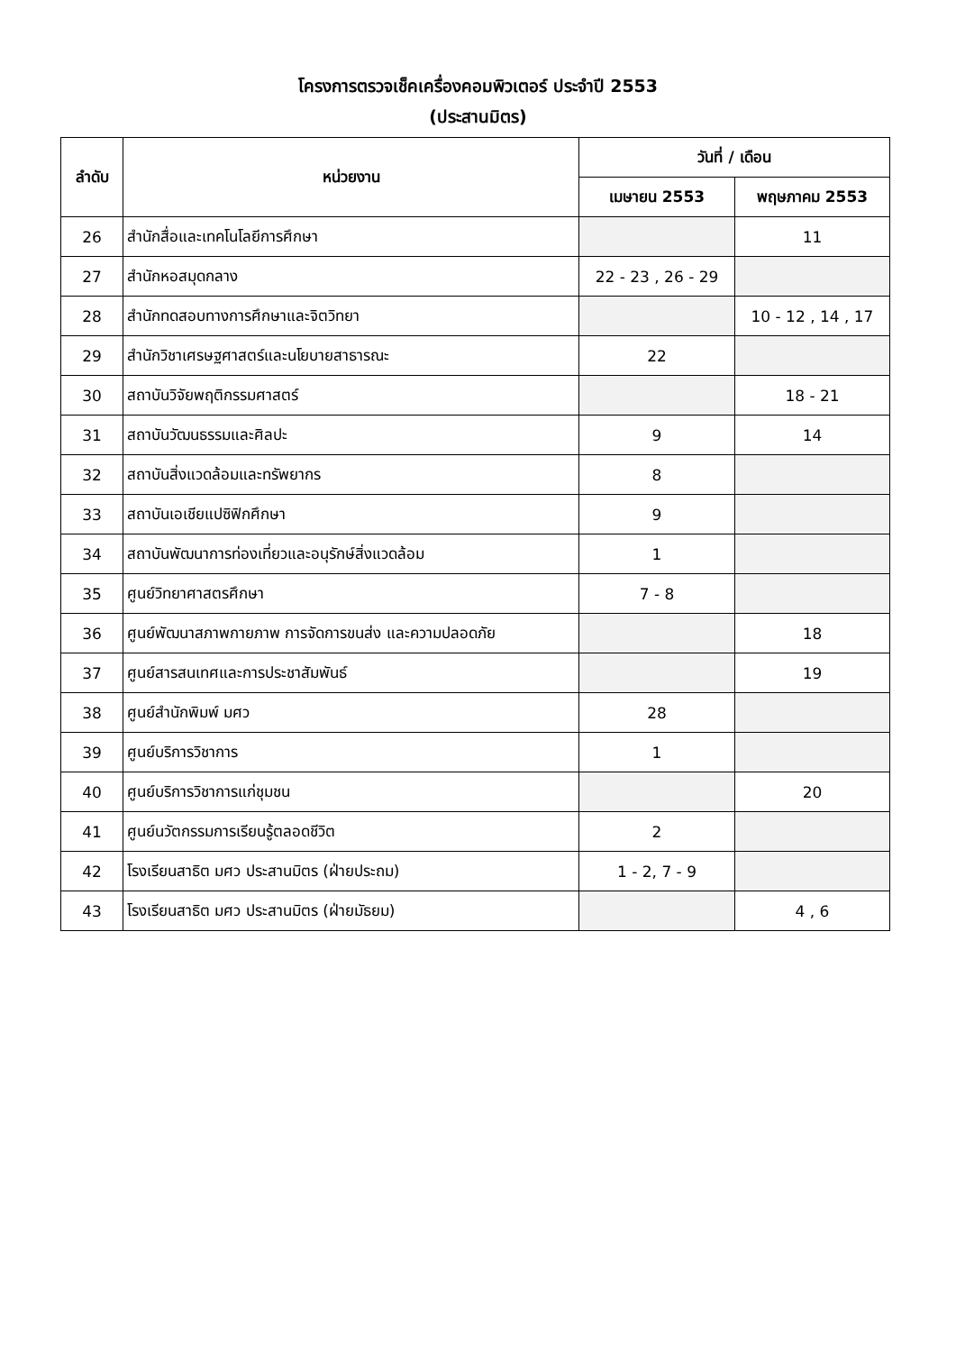โครงการตรวจเช็คเครื่องคอมพิวเตอร์ ประจำปี 2553
(ประสานมิตร)
| ลำดับ | หน่วยงาน | วันที่ / เดือน | |
| --- | --- | --- | --- |
| | | เมษายน 2553 | พฤษภาคม 2553 |
| 26 | สำนักสื่อและเทคโนโลยีการศึกษา | | 11 |
| 27 | สำนักหอสมุดกลาง | 22 - 23 , 26 - 29 | |
| 28 | สำนักทดสอบทางการศึกษาและจิตวิทยา | | 10 - 12 , 14 , 17 |
| 29 | สำนักวิชาเศรษฐศาสตร์และนโยบายสาธารณะ | 22 | |
| 30 | สถาบันวิจัยพฤติกรรมศาสตร์ | | 18 - 21 |
| 31 | สถาบันวัฒนธรรมและศิลปะ | 9 | 14 |
| 32 | สถาบันสิ่งแวดล้อมและทรัพยากร | 8 | |
| 33 | สถาบันเอเชียแปซิฟิกศึกษา | 9 | |
| 34 | สถาบันพัฒนาการท่องเที่ยวและอนุรักษ์สิ่งแวดล้อม | 1 | |
| 35 | ศูนย์วิทยาศาสตรศึกษา | 7 - 8 | |
| 36 | ศูนย์พัฒนาสภาพกายภาพ การจัดการขนส่ง และความปลอดภัย | | 18 |
| 37 | ศูนย์สารสนเทศและการประชาสัมพันธ์ | | 19 |
| 38 | ศูนย์สำนักพิมพ์ มศว | 28 | |
| 39 | ศูนย์บริการวิชาการ | 1 | |
| 40 | ศูนย์บริการวิชาการแก่ชุมชน | | 20 |
| 41 | ศูนย์นวัตกรรมการเรียนรู้ตลอดชีวิต | 2 | |
| 42 | โรงเรียนสาธิต มศว ประสานมิตร (ฝ่ายประถม) | 1 - 2, 7 - 9 | |
| 43 | โรงเรียนสาธิต มศว ประสานมิตร (ฝ่ายมัธยม) | | 4 , 6 |